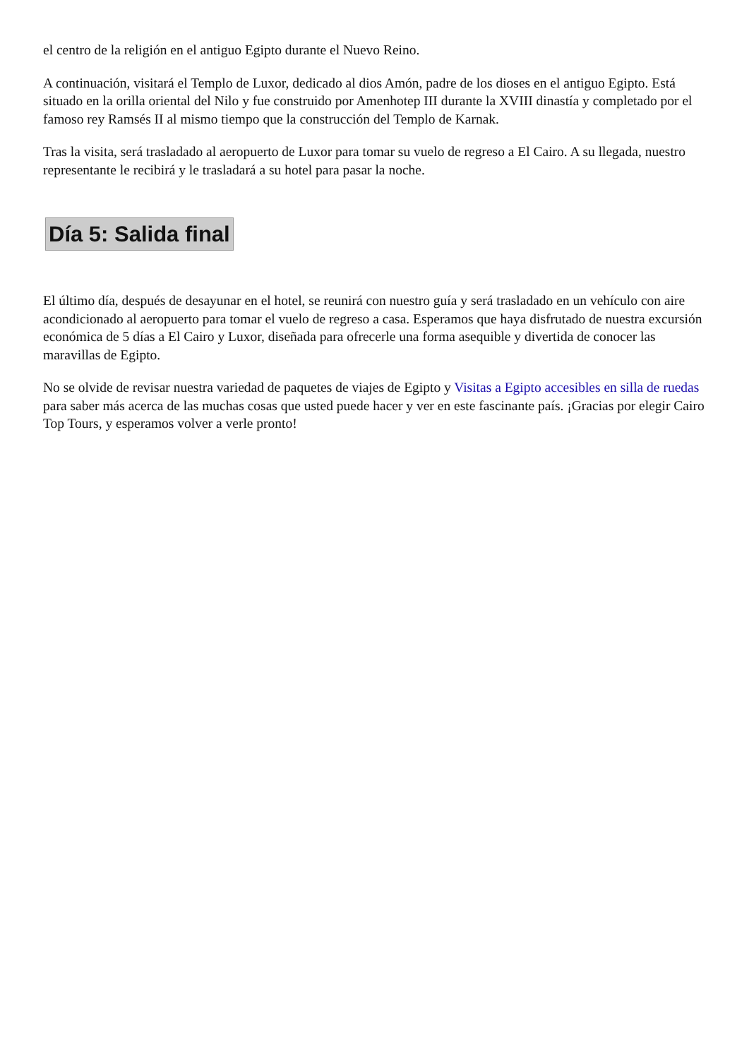el centro de la religión en el antiguo Egipto durante el Nuevo Reino.
A continuación, visitará el Templo de Luxor, dedicado al dios Amón, padre de los dioses en el antiguo Egipto. Está situado en la orilla oriental del Nilo y fue construido por Amenhotep III durante la XVIII dinastía y completado por el famoso rey Ramsés II al mismo tiempo que la construcción del Templo de Karnak.
Tras la visita, será trasladado al aeropuerto de Luxor para tomar su vuelo de regreso a El Cairo. A su llegada, nuestro representante le recibirá y le trasladará a su hotel para pasar la noche.
Día 5: Salida final
El último día, después de desayunar en el hotel, se reunirá con nuestro guía y será trasladado en un vehículo con aire acondicionado al aeropuerto para tomar el vuelo de regreso a casa. Esperamos que haya disfrutado de nuestra excursión económica de 5 días a El Cairo y Luxor, diseñada para ofrecerle una forma asequible y divertida de conocer las maravillas de Egipto.
No se olvide de revisar nuestra variedad de paquetes de viajes de Egipto y Visitas a Egipto accesibles en silla de ruedas para saber más acerca de las muchas cosas que usted puede hacer y ver en este fascinante país. ¡Gracias por elegir Cairo Top Tours, y esperamos volver a verle pronto!